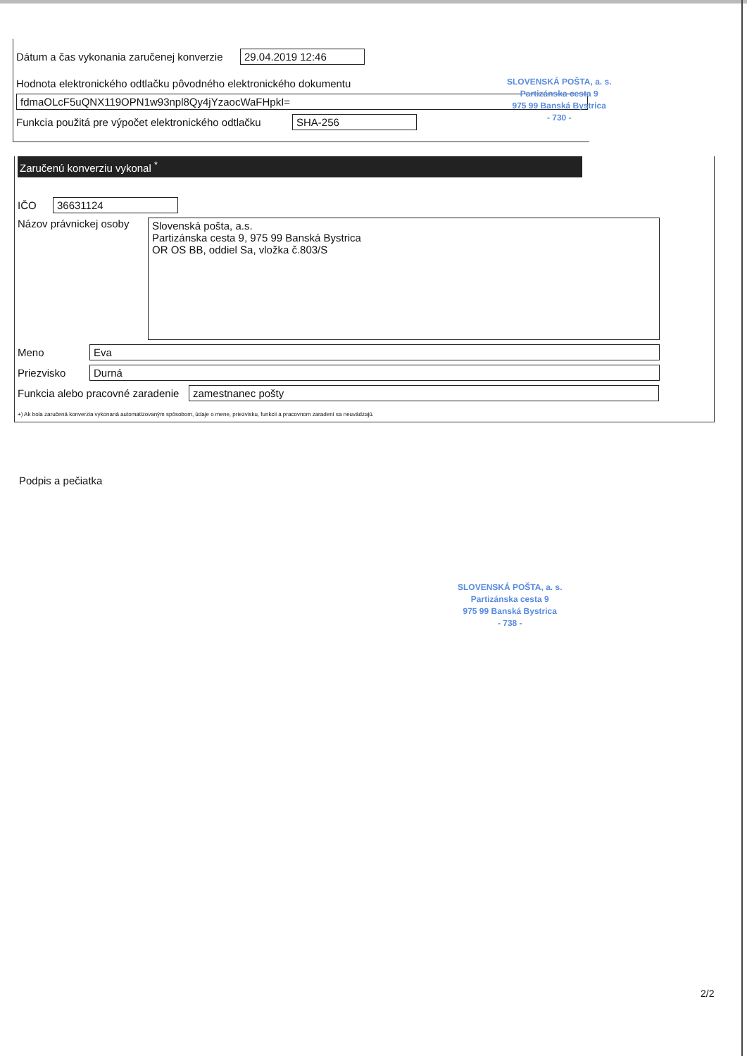Dátum a čas vykonania zaručenej konverzie 29.04.2019 12:46
Hodnota elektronického odtlačku pôvodného elektronického dokumentu
fdmaOLcF5uQNX119OPN1w93npl8Qy4jYzaocWaFHpkI=
Funkcia použitá pre výpočet elektronického odtlačku SHA-256
SLOVENSKÁ POŠTA, a. s.
Partizánska cesta 9
975 99 Banská Bystrica
- 730 -
Zaručenú konverziu vykonal <sup>*</sup>
IČO 36631124
Názov právnickej osoby
Slovenská pošta, a.s.
Partizánska cesta 9, 975 99 Banská Bystrica
OR OS BB, oddiel Sa, vložka č.803/S
Meno Eva
Priezvisko Durná
Funkcia alebo pracovné zaradenie zamestnanec pošty
+) Ak bola zaručená konverzia vykonaná automatizovaným spôsobom, údaje o mene, priezvisku, funkcii a pracovnom zaradení sa neuvádzajú.
Podpis a pečiatka
SLOVENSKÁ POŠTA, a. s.
Partizánska cesta 9
975 99 Banská Bystrica
- 738 -
2/2